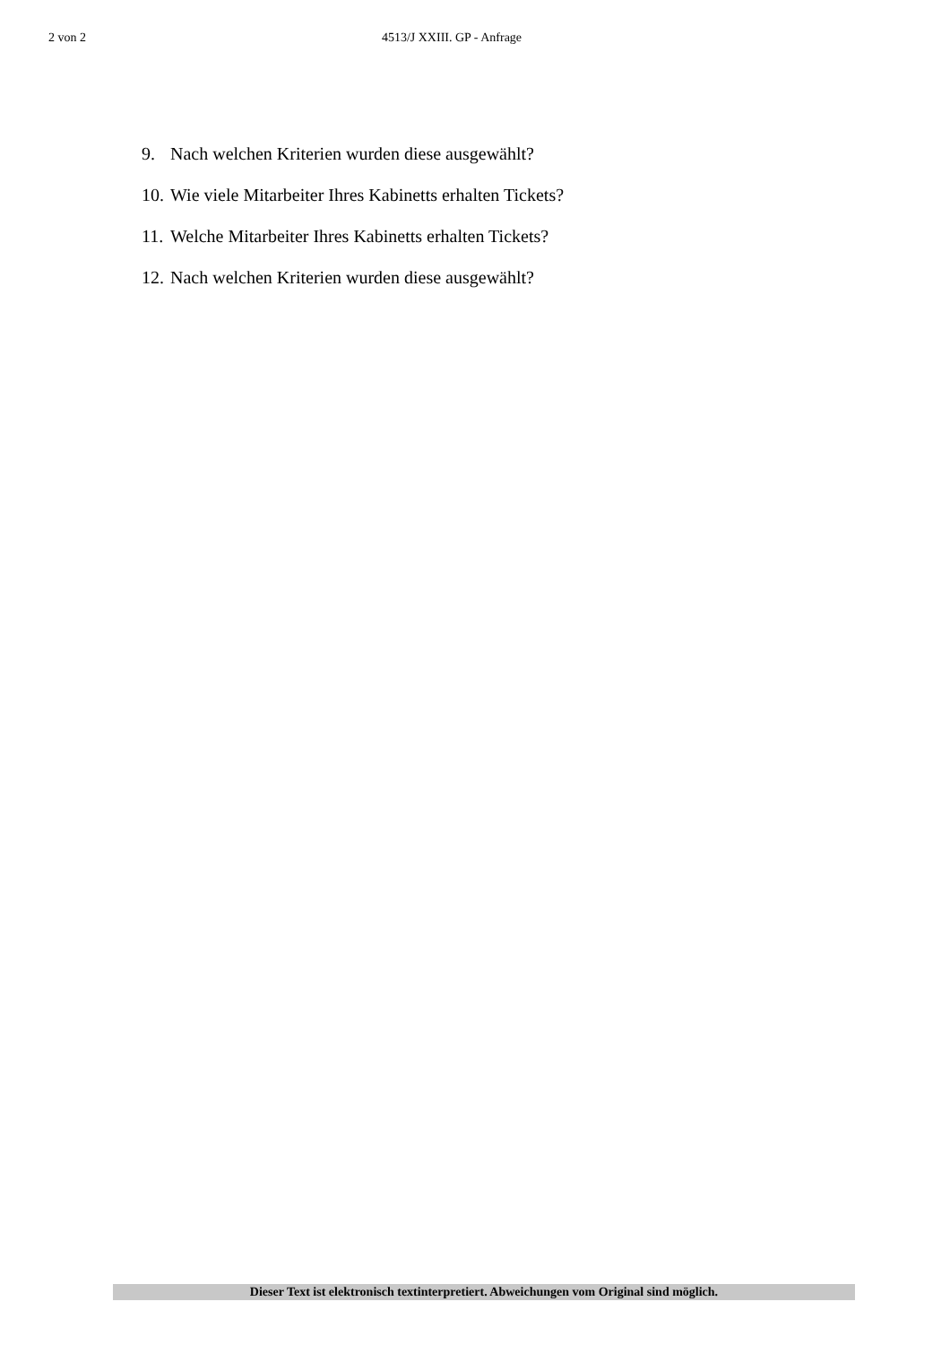2 von 2
4513/J XXIII. GP - Anfrage
9. Nach welchen Kriterien wurden diese ausgewählt?
10. Wie viele Mitarbeiter Ihres Kabinetts erhalten Tickets?
11. Welche Mitarbeiter Ihres Kabinetts erhalten Tickets?
12. Nach welchen Kriterien wurden diese ausgewählt?
Dieser Text ist elektronisch textinterpretiert. Abweichungen vom Original sind möglich.